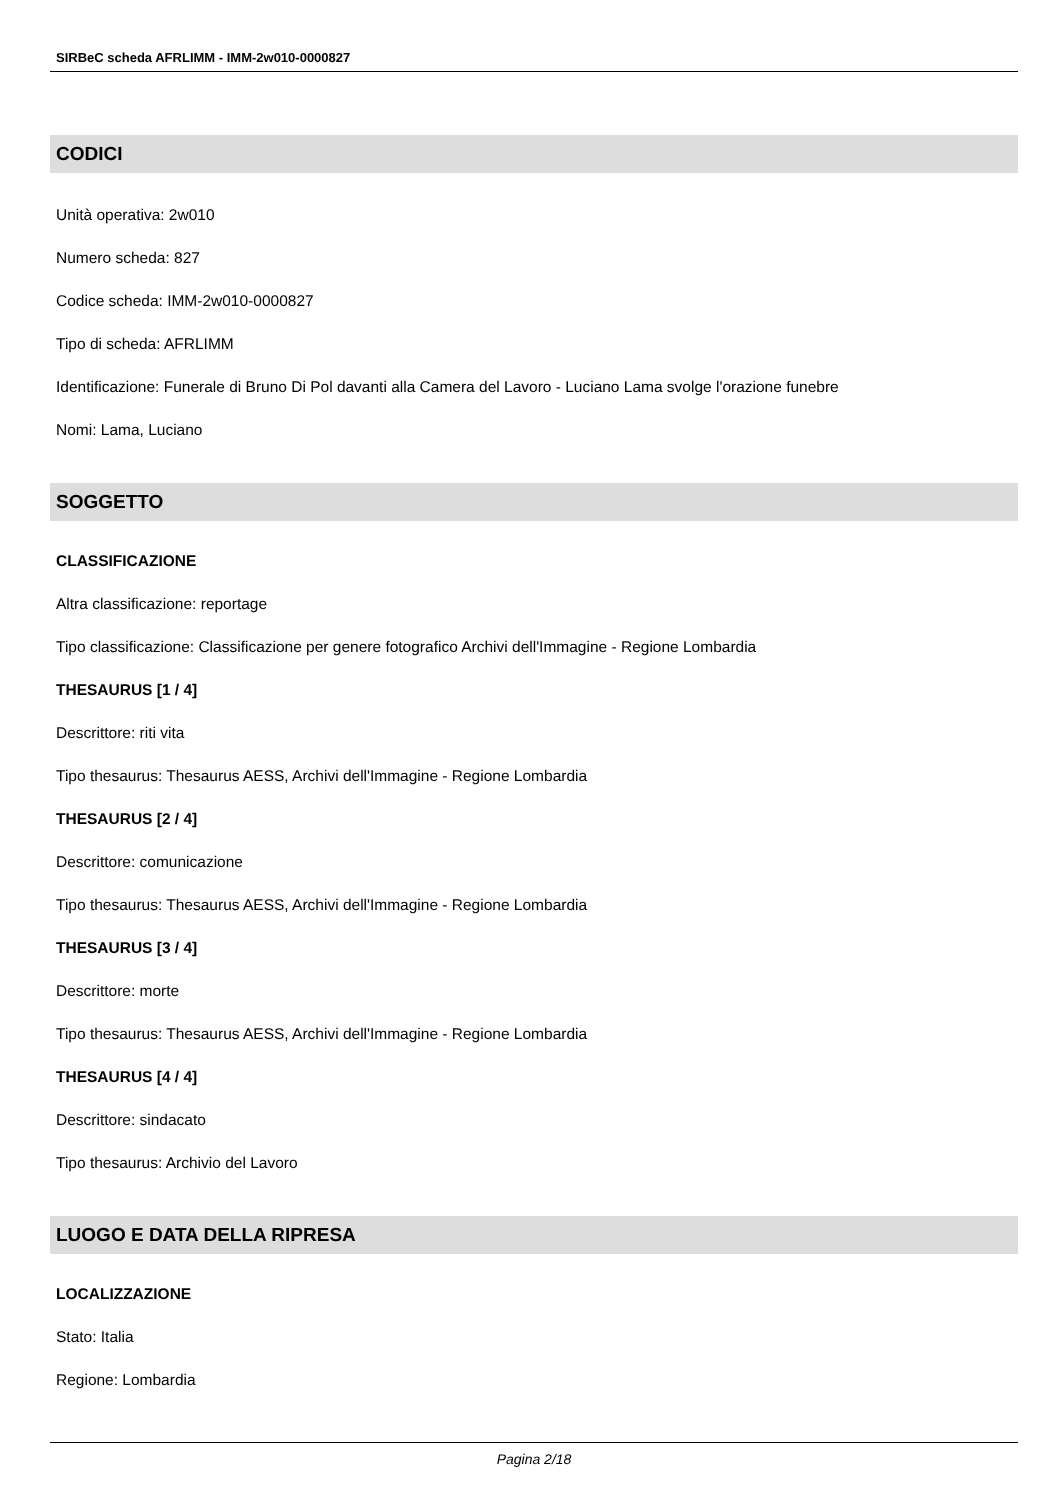SIRBeC scheda AFRLIMM - IMM-2w010-0000827
CODICI
Unità operativa: 2w010
Numero scheda: 827
Codice scheda: IMM-2w010-0000827
Tipo di scheda: AFRLIMM
Identificazione: Funerale di Bruno Di Pol davanti alla Camera del Lavoro - Luciano Lama svolge l'orazione funebre
Nomi: Lama, Luciano
SOGGETTO
CLASSIFICAZIONE
Altra classificazione: reportage
Tipo classificazione: Classificazione per genere fotografico Archivi dell'Immagine - Regione Lombardia
THESAURUS [1 / 4]
Descrittore: riti vita
Tipo thesaurus: Thesaurus AESS, Archivi dell'Immagine - Regione Lombardia
THESAURUS [2 / 4]
Descrittore: comunicazione
Tipo thesaurus: Thesaurus AESS, Archivi dell'Immagine - Regione Lombardia
THESAURUS [3 / 4]
Descrittore: morte
Tipo thesaurus: Thesaurus AESS, Archivi dell'Immagine - Regione Lombardia
THESAURUS [4 / 4]
Descrittore: sindacato
Tipo thesaurus: Archivio del Lavoro
LUOGO E DATA DELLA RIPRESA
LOCALIZZAZIONE
Stato: Italia
Regione: Lombardia
Pagina 2/18